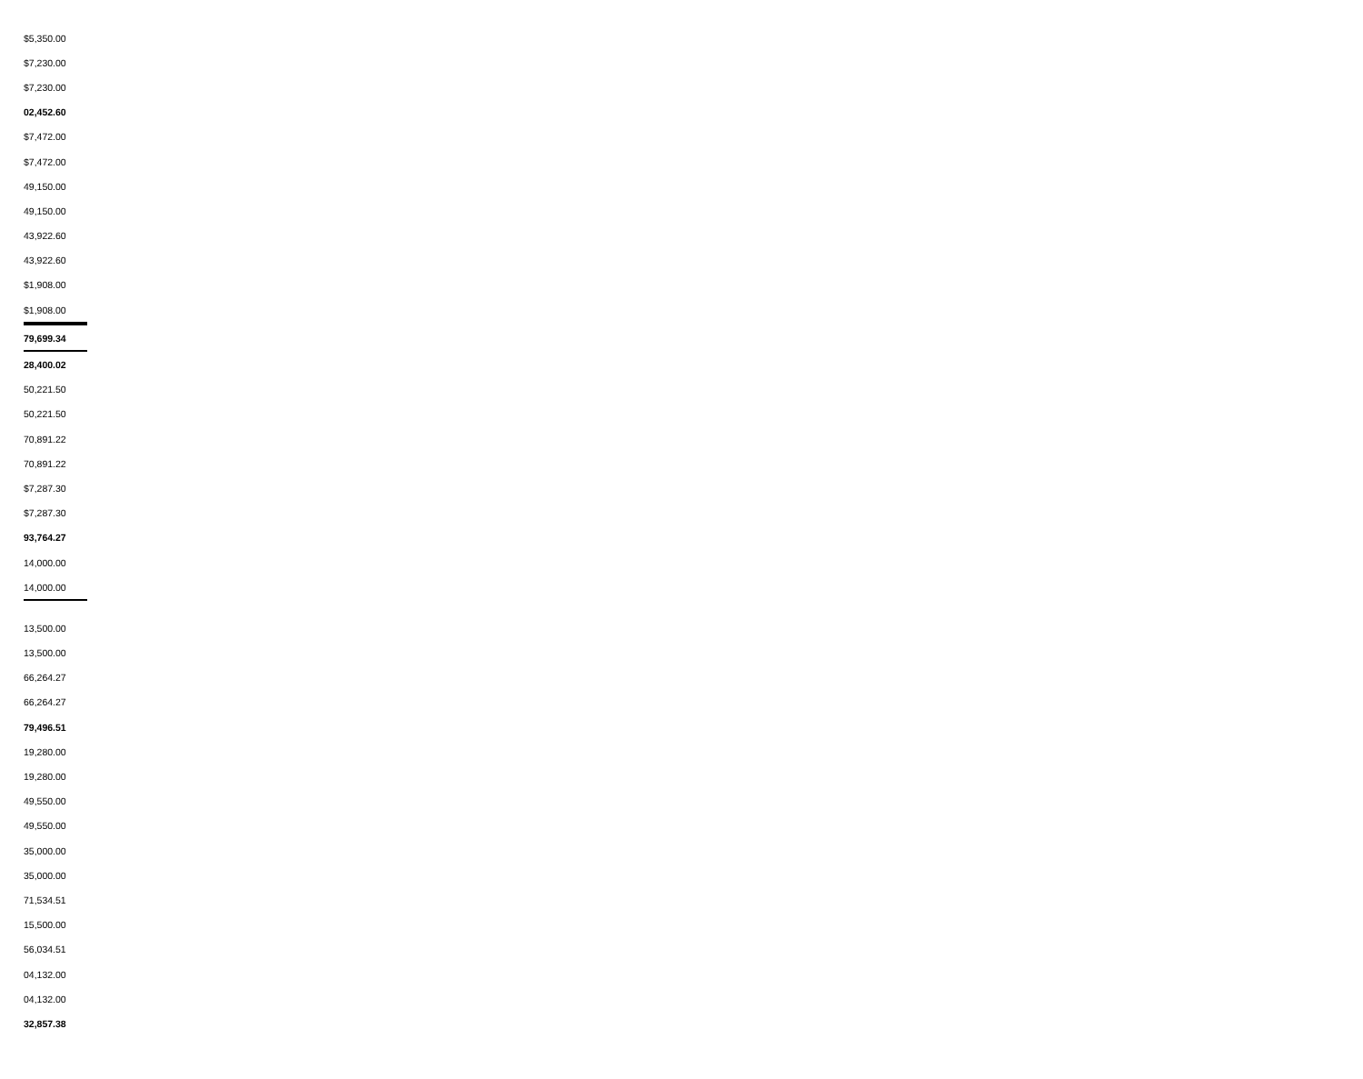| $5,350.00 |
| $7,230.00 |
| $7,230.00 |
| 02,452.60 |
| $7,472.00 |
| $7,472.00 |
| 49,150.00 |
| 49,150.00 |
| 43,922.60 |
| 43,922.60 |
| $1,908.00 |
| $1,908.00 |
| 79,699.34 |
| 28,400.02 |
| 50,221.50 |
| 50,221.50 |
| 70,891.22 |
| 70,891.22 |
| $7,287.30 |
| $7,287.30 |
| 93,764.27 |
| 14,000.00 |
| 14,000.00 |
| 13,500.00 |
| 13,500.00 |
| 66,264.27 |
| 66,264.27 |
| 79,496.51 |
| 19,280.00 |
| 19,280.00 |
| 49,550.00 |
| 49,550.00 |
| 35,000.00 |
| 35,000.00 |
| 71,534.51 |
| 15,500.00 |
| 56,034.51 |
| 04,132.00 |
| 04,132.00 |
| 32,857.38 |